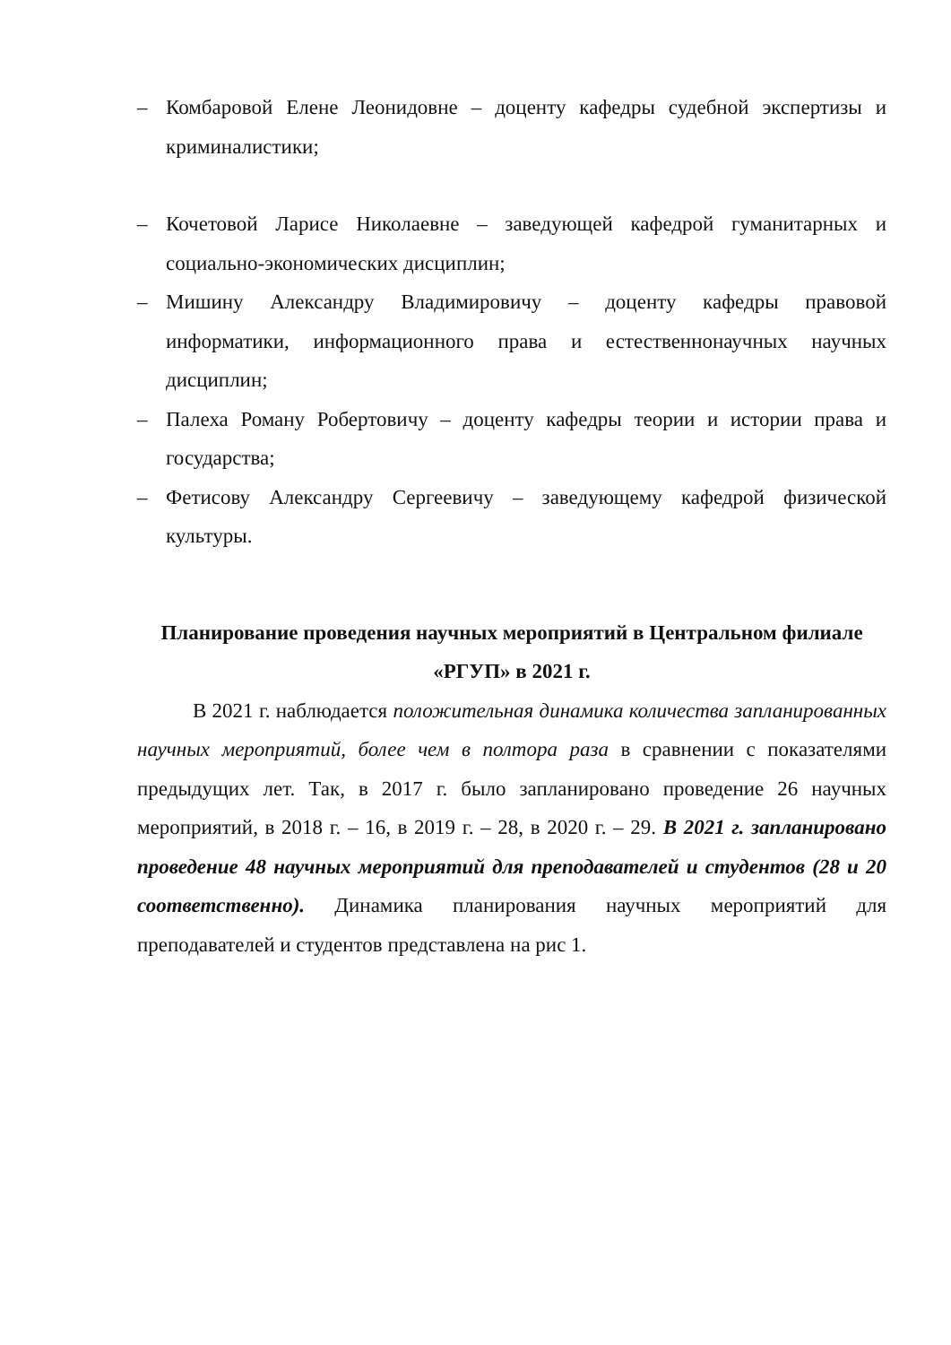– Комбаровой Елене Леонидовне – доценту кафедры судебной экспертизы и криминалистики;
– Кочетовой Ларисе Николаевне – заведующей кафедрой гуманитарных и социально-экономических дисциплин;
– Мишину Александру Владимировичу – доценту кафедры правовой информатики, информационного права и естественнонаучных научных дисциплин;
– Палеха Роману Робертовичу – доценту кафедры теории и истории права и государства;
– Фетисову Александру Сергеевичу – заведующему кафедрой физической культуры.
Планирование проведения научных мероприятий в Центральном филиале «РГУП» в 2021 г.
В 2021 г. наблюдается положительная динамика количества запланированных научных мероприятий, более чем в полтора раза в сравнении с показателями предыдущих лет. Так, в 2017 г. было запланировано проведение 26 научных мероприятий, в 2018 г. – 16, в 2019 г. – 28, в 2020 г. – 29. В 2021 г. запланировано проведение 48 научных мероприятий для преподавателей и студентов (28 и 20 соответственно). Динамика планирования научных мероприятий для преподавателей и студентов представлена на рис 1.